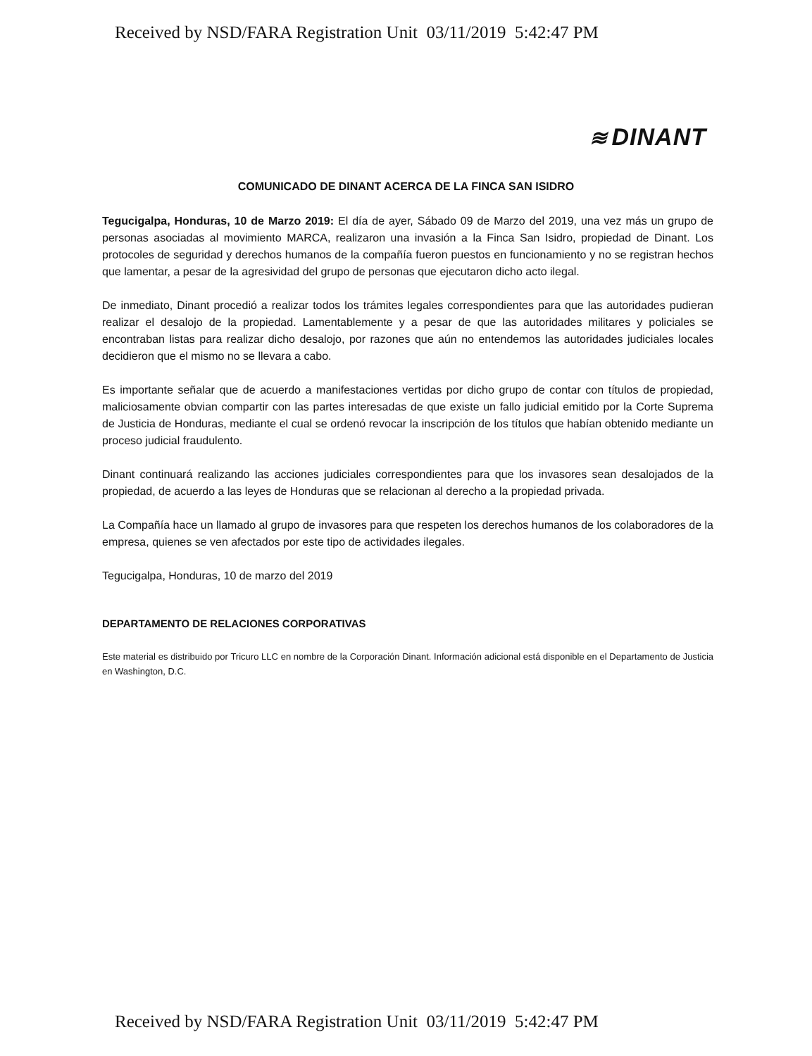Received by NSD/FARA Registration Unit 03/11/2019 5:42:47 PM
≋ DINANT
COMUNICADO DE DINANT ACERCA DE LA FINCA SAN ISIDRO
Tegucigalpa, Honduras, 10 de Marzo 2019: El día de ayer, Sábado 09 de Marzo del 2019, una vez más un grupo de personas asociadas al movimiento MARCA, realizaron una invasión a la Finca San Isidro, propiedad de Dinant. Los protocoles de seguridad y derechos humanos de la compañía fueron puestos en funcionamiento y no se registran hechos que lamentar, a pesar de la agresividad del grupo de personas que ejecutaron dicho acto ilegal.
De inmediato, Dinant procedió a realizar todos los trámites legales correspondientes para que las autoridades pudieran realizar el desalojo de la propiedad. Lamentablemente y a pesar de que las autoridades militares y policiales se encontraban listas para realizar dicho desalojo, por razones que aún no entendemos las autoridades judiciales locales decidieron que el mismo no se llevara a cabo.
Es importante señalar que de acuerdo a manifestaciones vertidas por dicho grupo de contar con títulos de propiedad, maliciosamente obvian compartir con las partes interesadas de que existe un fallo judicial emitido por la Corte Suprema de Justicia de Honduras, mediante el cual se ordenó revocar la inscripción de los títulos que habían obtenido mediante un proceso judicial fraudulento.
Dinant continuará realizando las acciones judiciales correspondientes para que los invasores sean desalojados de la propiedad, de acuerdo a las leyes de Honduras que se relacionan al derecho a la propiedad privada.
La Compañía hace un llamado al grupo de invasores para que respeten los derechos humanos de los colaboradores de la empresa, quienes se ven afectados por este tipo de actividades ilegales.
Tegucigalpa, Honduras, 10 de marzo del 2019
DEPARTAMENTO DE RELACIONES CORPORATIVAS
Este material es distribuido por Tricuro LLC en nombre de la Corporación Dinant. Información adicional está disponible en el Departamento de Justicia en Washington, D.C.
Received by NSD/FARA Registration Unit 03/11/2019 5:42:47 PM